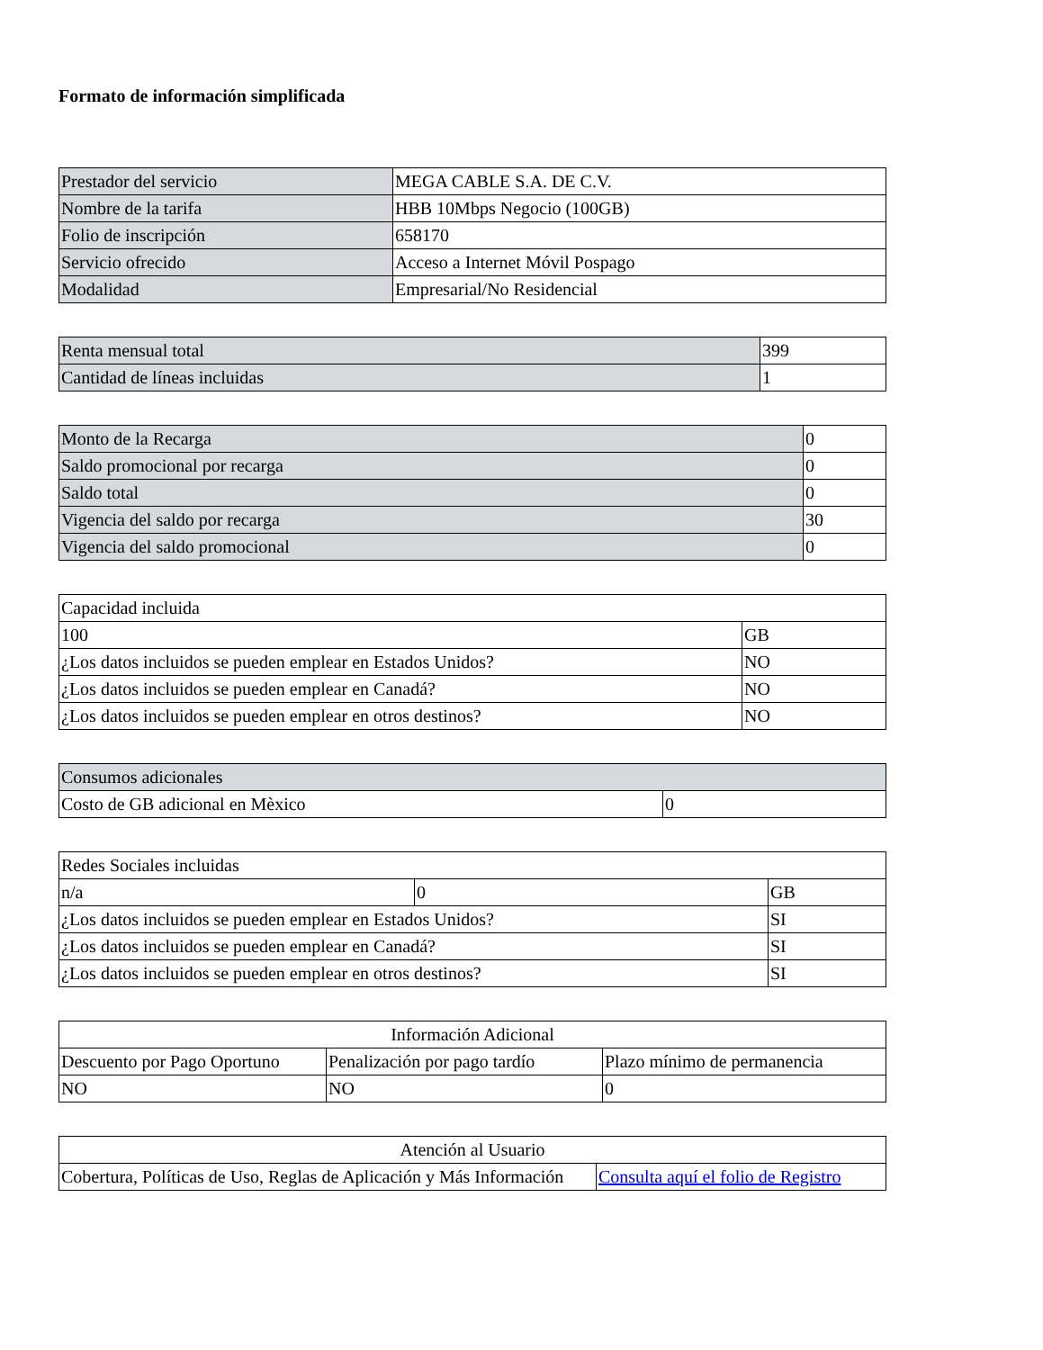Formato de información simplificada
| Prestador del servicio | MEGA CABLE S.A. DE C.V. |
| Nombre de la tarifa | HBB 10Mbps Negocio (100GB) |
| Folio de inscripción | 658170 |
| Servicio ofrecido | Acceso a Internet Móvil Pospago |
| Modalidad | Empresarial/No Residencial |
| Renta mensual total | 399 |
| Cantidad de líneas incluidas | 1 |
| Monto de la Recarga | 0 |
| Saldo promocional por recarga | 0 |
| Saldo total | 0 |
| Vigencia del saldo por recarga | 30 |
| Vigencia del saldo promocional | 0 |
| Capacidad incluida | |
| 100 | GB |
| ¿Los datos incluidos se pueden emplear en Estados Unidos? | NO |
| ¿Los datos incluidos se pueden emplear en Canadá? | NO |
| ¿Los datos incluidos se pueden emplear en otros destinos? | NO |
| Consumos adicionales | |
| Costo de GB adicional en Mèxico | 0 |
| Redes Sociales incluidas | | |
| n/a | 0 | GB |
| ¿Los datos incluidos se pueden emplear en Estados Unidos? | | SI |
| ¿Los datos incluidos se pueden emplear en Canadá? | | SI |
| ¿Los datos incluidos se pueden emplear en otros destinos? | | SI |
| Información Adicional | | |
| Descuento por Pago Oportuno | Penalización por pago tardío | Plazo mínimo de permanencia |
| NO | NO | 0 |
| Atención al Usuario | |
| Cobertura, Políticas de Uso, Reglas de Aplicación y Más Información | Consulta aquí el folio de Registro |